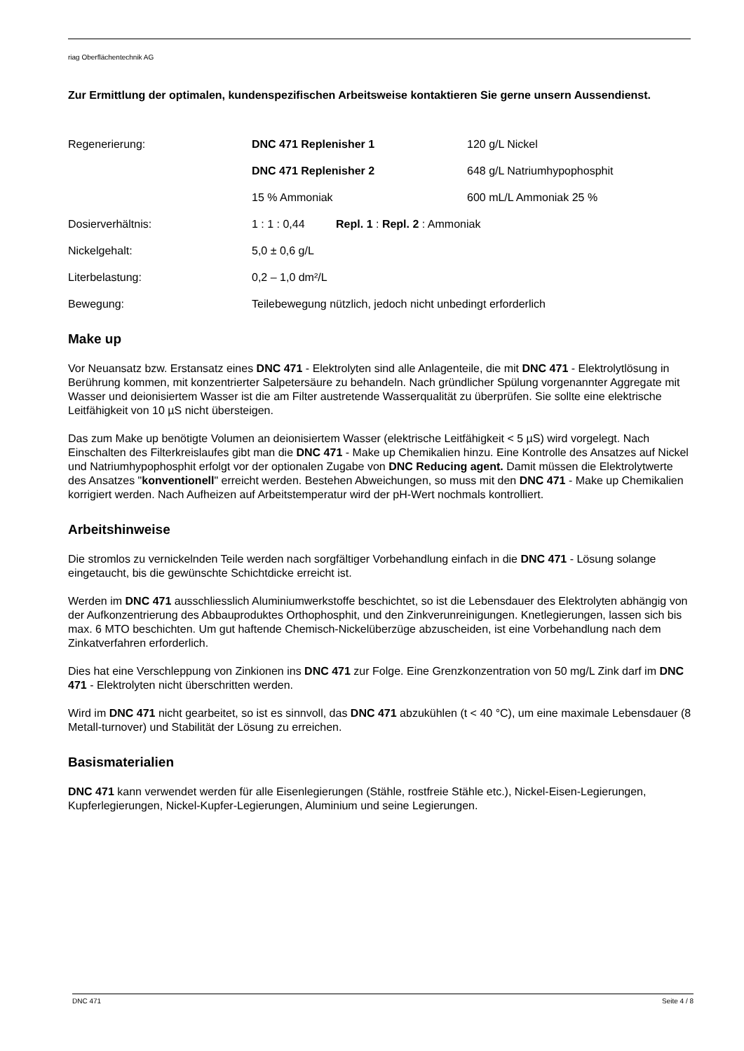riag Oberflächentechnik AG
Zur Ermittlung der optimalen, kundenspezifischen Arbeitsweise kontaktieren Sie gerne unsern Aussendienst.
| Regenerierung: | DNC 471 Replenisher 1 | 120 g/L Nickel |
| | DNC 471 Replenisher 2 | 648 g/L Natriumhypophosphit |
| | 15 % Ammoniak | 600 mL/L Ammoniak 25 % |
| Dosierverhältnis: | 1 : 1 : 0,44 Repl. 1 : Repl. 2 : Ammoniak | |
| Nickelgehalt: | 5,0 ± 0,6 g/L | |
| Literbelastung: | 0,2 – 1,0 dm²/L | |
| Bewegung: | Teilebewegung nützlich, jedoch nicht unbedingt erforderlich | |
Make up
Vor Neuansatz bzw. Erstansatz eines DNC 471 - Elektrolyten sind alle Anlagenteile, die mit DNC 471 - Elektrolytlösung in Berührung kommen, mit konzentrierter Salpetersäure zu behandeln. Nach gründlicher Spülung vorgenannter Aggregate mit Wasser und deionisiertem Wasser ist die am Filter austretende Wasserqualität zu überprüfen. Sie sollte eine elektrische Leitfähigkeit von 10 µS nicht übersteigen.
Das zum Make up benötigte Volumen an deionisiertem Wasser (elektrische Leitfähigkeit < 5 µS) wird vorgelegt. Nach Einschalten des Filterkreislaufes gibt man die DNC 471 - Make up Chemikalien hinzu. Eine Kontrolle des Ansatzes auf Nickel und Natriumhypophosphit erfolgt vor der optionalen Zugabe von DNC Reducing agent. Damit müssen die Elektrolytwerte des Ansatzes "konventionell" erreicht werden. Bestehen Abweichungen, so muss mit den DNC 471 - Make up Chemikalien korrigiert werden. Nach Aufheizen auf Arbeitstemperatur wird der pH-Wert nochmals kontrolliert.
Arbeitshinweise
Die stromlos zu vernickelnden Teile werden nach sorgfältiger Vorbehandlung einfach in die DNC 471 - Lösung solange eingetaucht, bis die gewünschte Schichtdicke erreicht ist.
Werden im DNC 471 ausschliesslich Aluminiumwerkstoffe beschichtet, so ist die Lebensdauer des Elektrolyten abhängig von der Aufkonzentrierung des Abbauproduktes Orthophosphit, und den Zinkverunreinigungen. Knetlegierungen, lassen sich bis max. 6 MTO beschichten. Um gut haftende Chemisch-Nickelüberzüge abzuscheiden, ist eine Vorbehandlung nach dem Zinkatverfahren erforderlich.
Dies hat eine Verschleppung von Zinkionen ins DNC 471 zur Folge. Eine Grenzkonzentration von 50 mg/L Zink darf im DNC 471 - Elektrolyten nicht überschritten werden.
Wird im DNC 471 nicht gearbeitet, so ist es sinnvoll, das DNC 471 abzukühlen (t < 40 °C), um eine maximale Lebensdauer (8 Metall-turnover) und Stabilität der Lösung zu erreichen.
Basismaterialien
DNC 471 kann verwendet werden für alle Eisenlegierungen (Stähle, rostfreie Stähle etc.), Nickel-Eisen-Legierungen, Kupferlegierungen, Nickel-Kupfer-Legierungen, Aluminium und seine Legierungen.
DNC 471 Seite 4 / 8